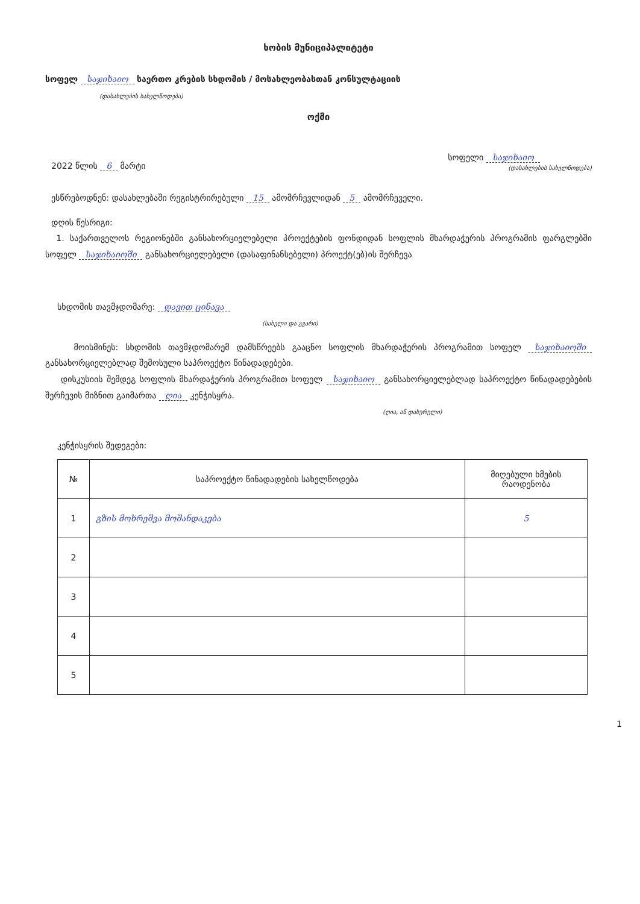ხობის მუნიციპალიტეტი
სოფელ საჯიხაიო საერთო კრების სხდომის / მოსახლეობასთან კონსულტაციის
(დასახლების სახელწოდება)
ოქმი
2022 წლის 6 მარტი
სოფელი საჯიხაიო
(დასახლების სახელწოდება)
ესწრებოდნენ: დასახლებაში რეგისტრირებული 15 ამომრჩევლიდან 5 ამომრჩეველი.
დღის წესრიგი:
1. საქართველოს რეგიონებში განსახორციელებელი პროექტების ფონდიდან სოფლის მხარდაჭერის პროგრამის ფარგლებში სოფელ საჯიხაიოში განსახორციელებელი (დასაფინანსებელი) პროექტ(ებ)ის შერჩევა
სხდომის თავმჯდომარე: დავით ცინავა
(სახელი და გვარი)
მოისმინეს: სხდომის თავმჯდომარემ დამსწრეებს გააცნო სოფლის მხარდაჭერის პროგრამით სოფელ საჯიხაიოში განსახორციელებლად შემოსული საპროექტო წინადადებები.
დისკუსიის შემდეგ სოფლის მხარდაჭერის პროგრამით სოფელ საჯიხაიო განსახორციელებლად საპროექტო წინადადებების შერჩევის მიზნით გაიმართა ღია კენჭისყრა.
(ღია, ან დახურული)
კენჭისყრის შედეგები:
| № | საპროექტო წინადადების სახელწოდება | მიღებული ხმების რაოდენობა |
| --- | --- | --- |
| 1 | გზის მოხრეშვა მოშანდაკება | 5 |
| 2 | | |
| 3 | | |
| 4 | | |
| 5 | | |
1